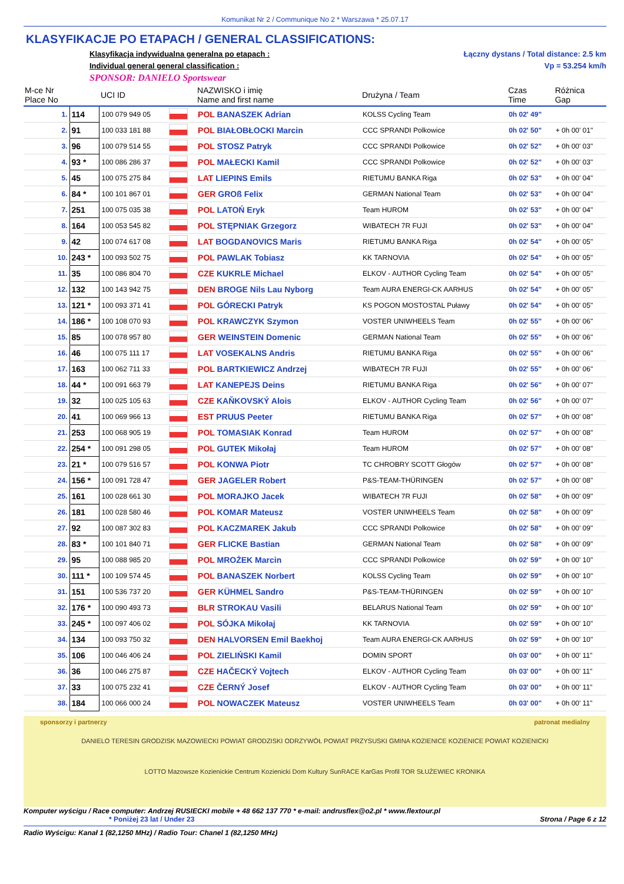Komunikat Nr 2 / Communique No 2 * Warszawa * 25.07.17
KLASYFIKACJE PO ETAPACH / GENERAL CLASSIFICATIONS:
Klasyfikacja indywidualna generalna po etapach :
Individual general general classification :
SPONSOR: DANIELO Sportswear
Łączny dystans / Total distance: 2.5 km
Vp = 53.254 km/h
| M-ce Nr Place No | | UCI ID | | NAZWISKO i imię Name and first name | Drużyna / Team | Czas Time | Różnica Gap |
| --- | --- | --- | --- | --- | --- | --- | --- |
| 1. | 114 | 100 079 949 05 | | POL BANASZEK Adrian | KOLSS Cycling Team | 0h 02' 49" | |
| 2. | 91 | 100 033 181 88 | | POL BIAŁOBŁOCKI Marcin | CCC SPRANDI Polkowice | 0h 02' 50" | + 0h 00' 01" |
| 3. | 96 | 100 079 514 55 | | POL STOSZ Patryk | CCC SPRANDI Polkowice | 0h 02' 52" | + 0h 00' 03" |
| 4. | 93 * | 100 086 286 37 | | POL MAŁECKI Kamil | CCC SPRANDI Polkowice | 0h 02' 52" | + 0h 00' 03" |
| 5. | 45 | 100 075 275 84 | | LAT LIEPINS Emils | RIETUMU BANKA Riga | 0h 02' 53" | + 0h 00' 04" |
| 6. | 84 * | 100 101 867 01 | | GER GROß Felix | GERMAN National Team | 0h 02' 53" | + 0h 00' 04" |
| 7. | 251 | 100 075 035 38 | | POL LATOŃ Eryk | Team HUROM | 0h 02' 53" | + 0h 00' 04" |
| 8. | 164 | 100 053 545 82 | | POL STĘPNIAK Grzegorz | WIBATECH 7R FUJI | 0h 02' 53" | + 0h 00' 04" |
| 9. | 42 | 100 074 617 08 | | LAT BOGDANOVICS Maris | RIETUMU BANKA Riga | 0h 02' 54" | + 0h 00' 05" |
| 10. | 243 * | 100 093 502 75 | | POL PAWLAK Tobiasz | KK TARNOVIA | 0h 02' 54" | + 0h 00' 05" |
| 11. | 35 | 100 086 804 70 | | CZE KUKRLE Michael | ELKOV - AUTHOR Cycling Team | 0h 02' 54" | + 0h 00' 05" |
| 12. | 132 | 100 143 942 75 | | DEN BROGE Nils Lau Nyborg | Team AURA ENERGI-CK AARHUS | 0h 02' 54" | + 0h 00' 05" |
| 13. | 121 * | 100 093 371 41 | | POL GÓRECKI Patryk | KS POGON MOSTOSTAL Puławy | 0h 02' 54" | + 0h 00' 05" |
| 14. | 186 * | 100 108 070 93 | | POL KRAWCZYK Szymon | VOSTER UNIWHEELS Team | 0h 02' 55" | + 0h 00' 06" |
| 15. | 85 | 100 078 957 80 | | GER WEINSTEIN Domenic | GERMAN National Team | 0h 02' 55" | + 0h 00' 06" |
| 16. | 46 | 100 075 111 17 | | LAT VOSEKALNS Andris | RIETUMU BANKA Riga | 0h 02' 55" | + 0h 00' 06" |
| 17. | 163 | 100 062 711 33 | | POL BARTKIEWICZ Andrzej | WIBATECH 7R FUJI | 0h 02' 55" | + 0h 00' 06" |
| 18. | 44 * | 100 091 663 79 | | LAT KANEPEJS Deins | RIETUMU BANKA Riga | 0h 02' 56" | + 0h 00' 07" |
| 19. | 32 | 100 025 105 63 | | CZE KAŇKOVSKÝ Alois | ELKOV - AUTHOR Cycling Team | 0h 02' 56" | + 0h 00' 07" |
| 20. | 41 | 100 069 966 13 | | EST PRUUS Peeter | RIETUMU BANKA Riga | 0h 02' 57" | + 0h 00' 08" |
| 21. | 253 | 100 068 905 19 | | POL TOMASIAK Konrad | Team HUROM | 0h 02' 57" | + 0h 00' 08" |
| 22. | 254 * | 100 091 298 05 | | POL GUTEK Mikołaj | Team HUROM | 0h 02' 57" | + 0h 00' 08" |
| 23. | 21 * | 100 079 516 57 | | POL KONWA Piotr | TC CHROBRY SCOTT Głogów | 0h 02' 57" | + 0h 00' 08" |
| 24. | 156 * | 100 091 728 47 | | GER JAGELER Robert | P&S-TEAM-THÜRINGEN | 0h 02' 57" | + 0h 00' 08" |
| 25. | 161 | 100 028 661 30 | | POL MORAJKO Jacek | WIBATECH 7R FUJI | 0h 02' 58" | + 0h 00' 09" |
| 26. | 181 | 100 028 580 46 | | POL KOMAR Mateusz | VOSTER UNIWHEELS Team | 0h 02' 58" | + 0h 00' 09" |
| 27. | 92 | 100 087 302 83 | | POL KACZMAREK Jakub | CCC SPRANDI Polkowice | 0h 02' 58" | + 0h 00' 09" |
| 28. | 83 * | 100 101 840 71 | | GER FLICKE Bastian | GERMAN National Team | 0h 02' 58" | + 0h 00' 09" |
| 29. | 95 | 100 088 985 20 | | POL MROŻEK Marcin | CCC SPRANDI Polkowice | 0h 02' 59" | + 0h 00' 10" |
| 30. | 111 * | 100 109 574 45 | | POL BANASZEK Norbert | KOLSS Cycling Team | 0h 02' 59" | + 0h 00' 10" |
| 31. | 151 | 100 536 737 20 | | GER KÜHMEL Sandro | P&S-TEAM-THÜRINGEN | 0h 02' 59" | + 0h 00' 10" |
| 32. | 176 * | 100 090 493 73 | | BLR STROKAU Vasili | BELARUS National Team | 0h 02' 59" | + 0h 00' 10" |
| 33. | 245 * | 100 097 406 02 | | POL SÓJKA Mikołaj | KK TARNOVIA | 0h 02' 59" | + 0h 00' 10" |
| 34. | 134 | 100 093 750 32 | | DEN HALVORSEN Emil Baekhoj | Team AURA ENERGI-CK AARHUS | 0h 02' 59" | + 0h 00' 10" |
| 35. | 106 | 100 046 406 24 | | POL ZIELIŃSKI Kamil | DOMIN SPORT | 0h 03' 00" | + 0h 00' 11" |
| 36. | 36 | 100 046 275 87 | | CZE HAČECKÝ Vojtech | ELKOV - AUTHOR Cycling Team | 0h 03' 00" | + 0h 00' 11" |
| 37. | 33 | 100 075 232 41 | | CZE ČERNÝ Josef | ELKOV - AUTHOR Cycling Team | 0h 03' 00" | + 0h 00' 11" |
| 38. | 184 | 100 066 000 24 | | POL NOWACZEK Mateusz | VOSTER UNIWHEELS Team | 0h 03' 00" | + 0h 00' 11" |
sponsorzy i partnerzy patronat medialny
DANIELO TERESIN GRODZISK MAZOWIECKI POWIAT GRODZISKI ODRZYWÓŁ POWIAT PRZYSUSKI GMINA KOZIENICE KOZIENICE POWIAT KOZIENICKI
LOTTO Mazowsze Kozienickie Centrum Kozienicki Dom Kultury SunRACE KarGas Profil TOR SŁUŻEWIEC KRONIKA
Komputer wyścigu / Race computer: Andrzej RUSIECKI mobile + 48 662 137 770 * e-mail: andrusflex@o2.pl * www.flextour.pl
* Poniżej 23 lat / Under 23 Strona / Page 6 z 12
Radio Wyścigu: Kanał 1 (82,1250 MHz) / Radio Tour: Chanel 1 (82,1250 MHz)